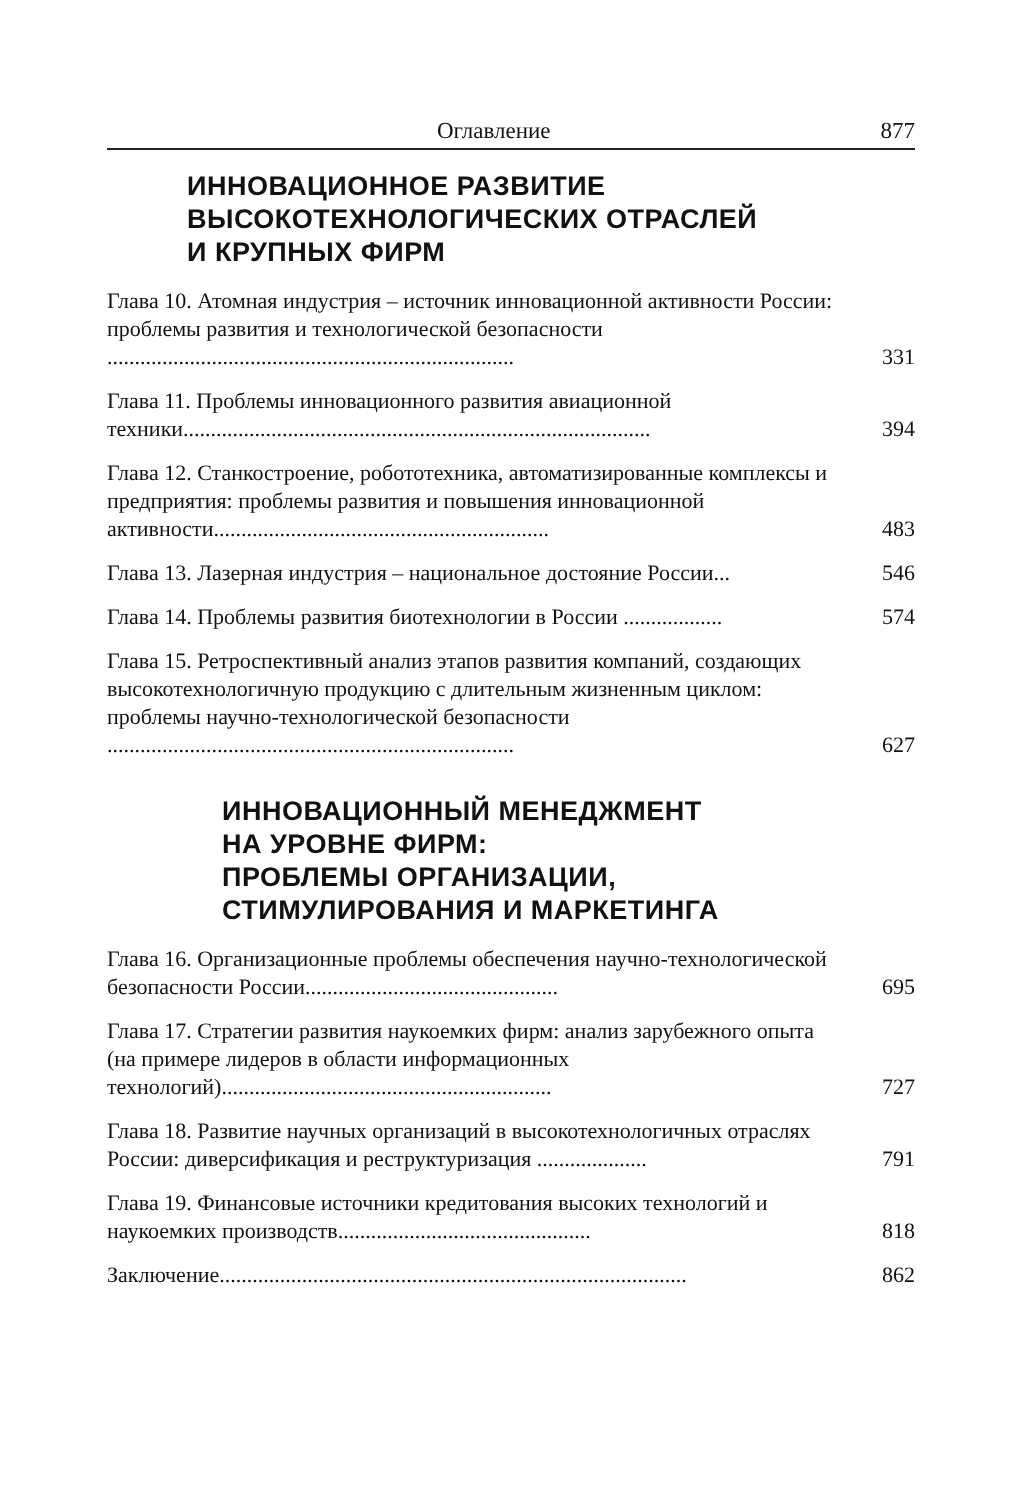Оглавление 877
ИННОВАЦИОННОЕ РАЗВИТИЕ
ВЫСОКОТЕХНОЛОГИЧЕСКИХ ОТРАСЛЕЙ
И КРУПНЫХ ФИРМ
Глава 10. Атомная индустрия – источник инновационной активности России: проблемы развития и технологической безопасности ..........................................................................
331
Глава 11. Проблемы инновационного развития авиационной техники.....................................................................................
394
Глава 12. Станкостроение, робототехника, автоматизированные комплексы и предприятия: проблемы развития и повышения инновационной активности.............................................................
483
Глава 13. Лазерная индустрия – национальное достояние России...
546
Глава 14. Проблемы развития биотехнологии в России ..................
574
Глава 15. Ретроспективный анализ этапов развития компаний, создающих высокотехнологичную продукцию с длительным жизненным циклом: проблемы научно-технологической безопасности ..........................................................................
627
ИННОВАЦИОННЫЙ МЕНЕДЖМЕНТ
НА УРОВНЕ ФИРМ:
ПРОБЛЕМЫ ОРГАНИЗАЦИИ,
СТИМУЛИРОВАНИЯ И МАРКЕТИНГА
Глава 16. Организационные проблемы обеспечения научно-технологической безопасности России..............................................
695
Глава 17. Стратегии развития наукоемких фирм: анализ зарубежного опыта (на примере лидеров в области информационных технологий)............................................................
727
Глава 18. Развитие научных организаций в высокотехнологичных отраслях России: диверсификация и реструктуризация ....................
791
Глава 19. Финансовые источники кредитования высоких технологий и наукоемких производств..............................................
818
Заключение.....................................................................................
862